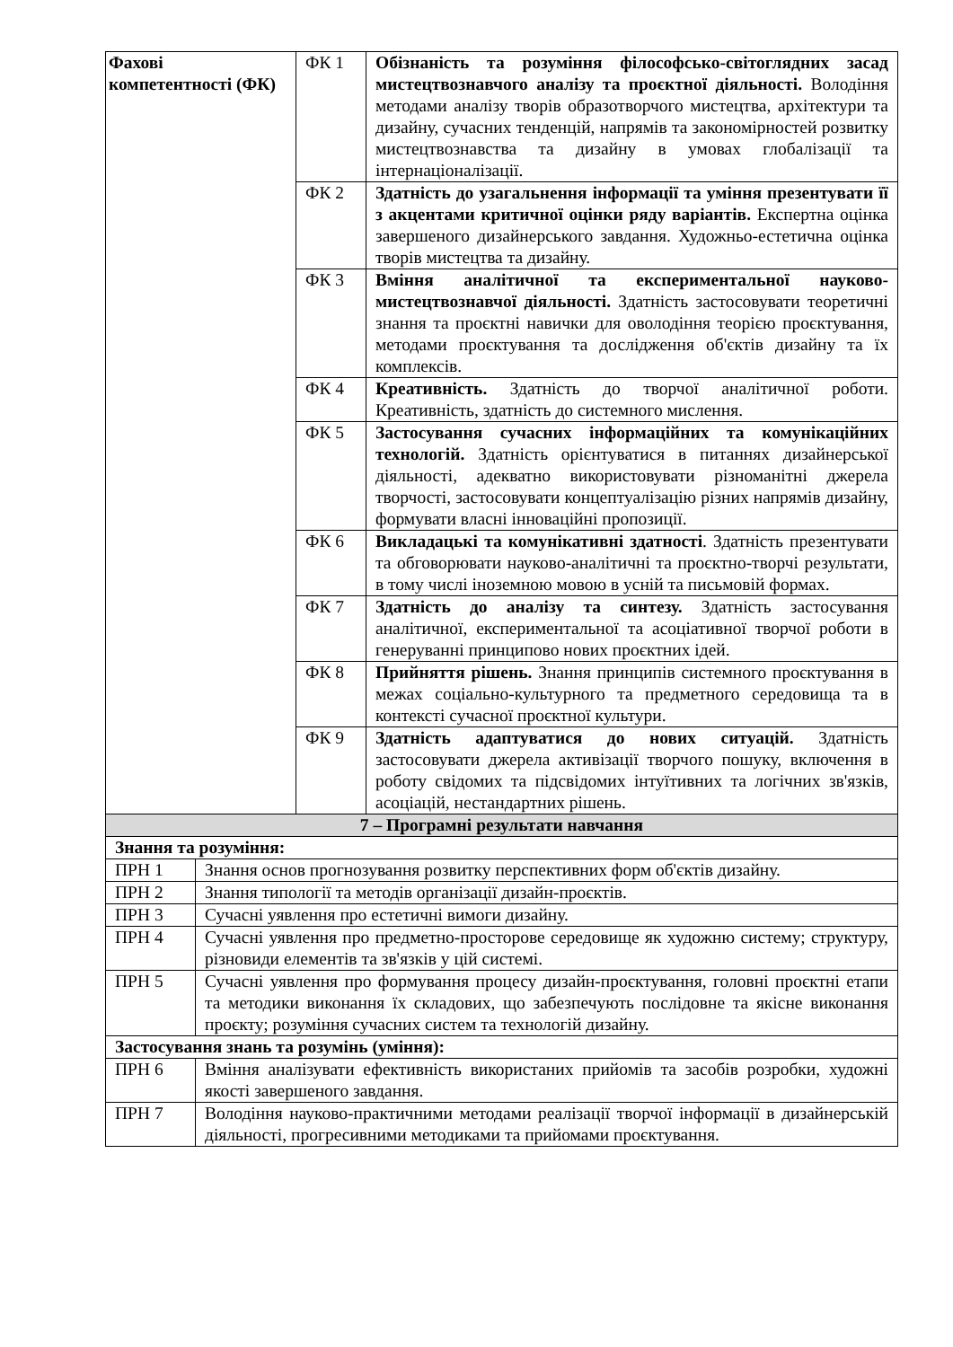| Фахові компетентності (ФК) | | ФК 1 | Обізнаність та розуміння філософсько-світоглядних засад мистецтвознавчого аналізу та проєктної діяльності. Володіння методами аналізу творів образотворчого мистецтва, архітектури та дизайну, сучасних тенденцій, напрямів та закономірностей розвитку мистецтвознавства та дизайну в умовах глобалізації та інтернаціоналізації. |
| | | ФК 2 | Здатність до узагальнення інформації та уміння презентувати її з акцентами критичної оцінки ряду варіантів. Експертна оцінка завершеного дизайнерського завдання. Художньо-естетична оцінка творів мистецтва та дизайну. |
| | | ФК 3 | Вміння аналітичної та експериментальної науково-мистецтвознавчої діяльності. Здатність застосовувати теоретичні знання та проєктні навички для оволодіння теорією проєктування, методами проєктування та дослідження об'єктів дизайну та їх комплексів. |
| | | ФК 4 | Креативність. Здатність до творчої аналітичної роботи. Креативність, здатність до системного мислення. |
| | | ФК 5 | Застосування сучасних інформаційних та комунікаційних технологій. Здатність орієнтуватися в питаннях дизайнерської діяльності, адекватно використовувати різноманітні джерела творчості, застосовувати концептуалізацію різних напрямів дизайну, формувати власні інноваційні пропозиції. |
| | | ФК 6 | Викладацькі та комунікативні здатності . Здатність презентувати та обговорювати науково-аналітичні та проєктно-творчі результати, в тому числі іноземною мовою в усній та письмовій формах. |
| | | ФК 7 | Здатність до аналізу та синтезу. Здатність застосування аналітичної, експериментальної та асоціативної творчої роботи в генеруванні принципово нових проєктних ідей. |
| | | ФК 8 | Прийняття рішень. Знання принципів системного проєктування в межах соціально-культурного та предметного середовища та в контексті сучасної проєктної культури. |
| | | ФК 9 | Здатність адаптуватися до нових ситуацій. Здатність застосовувати джерела активізації творчого пошуку, включення в роботу свідомих та підсвідомих інтуїтивних та логічних зв'язків, асоціацій, нестандартних рішень. |
| 7 – Програмні результати навчання | | | |
| Знання та розуміння: | | | |
| ПРН 1 | Знання основ прогнозування розвитку перспективних форм об'єктів дизайну. | | |
| ПРН 2 | Знання типології та методів організації дизайн-проєктів. | | |
| ПРН 3 | Сучасні уявлення про естетичні вимоги дизайну. | | |
| ПРН 4 | Сучасні уявлення про предметно-просторове середовище як художню систему; структуру, різновиди елементів та зв'язків у цій системі. | | |
| ПРН 5 | Сучасні уявлення про формування процесу дизайн-проєктування, головні проєктні етапи та методики виконання їх складових, що забезпечують послідовне та якісне виконання проєкту; розуміння сучасних систем та технологій дизайну. | | |
| Застосування знань та розумінь (уміння): | | | |
| ПРН 6 | Вміння аналізувати ефективність використаних прийомів та засобів розробки, художні якості завершеного завдання. | | |
| ПРН 7 | Володіння науково-практичними методами реалізації творчої інформації в дизайнерській діяльності, прогресивними методиками та прийомами проєктування. | | |